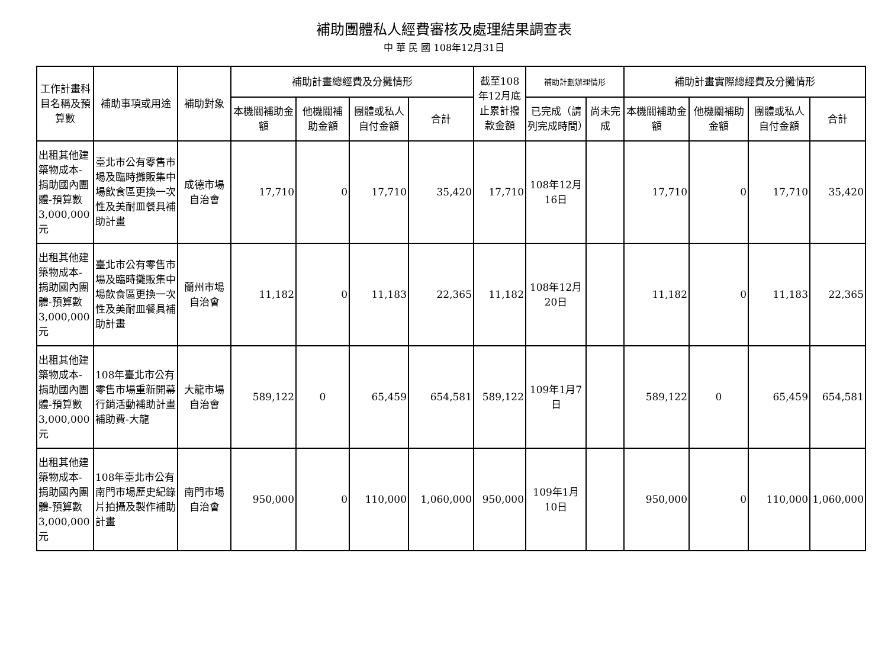補助團體私人經費審核及處理結果調查表
中 華 民 國 108年12月31日
| 工作計畫科目名稱及預算數 | 補助事項或用途 | 補助對象 | 補助計畫總經費及分攤情形 | | | | 截至108年12月底止累計撥款金額 | 補助計劃辦理情形 | | 補助計畫實際總經費及分攤情形 | | | |
| --- | --- | --- | --- | --- | --- | --- | --- | --- | --- | --- | --- | --- | --- |
| | | | 本機關補助金額 | 他機關補助金額 | 團體或私人自付金額 | 合計 | | 已完成（請列完成時間） | 尚未完成 | 本機關補助金額 | 他機關補助金額 | 團體或私人自付金額 | 合計 |
| 出租其他建築物成本-捐助國內團體-預算數3,000,000元 | 臺北市公有零售市場及臨時攤販集中場飲食區更換一次性及美耐皿餐具補助計畫 | 成德市場自治會 | 17,710 | 0 | 17,710 | 35,420 | 17,710 | 108年12月16日 | | 17,710 | 0 | 17,710 | 35,420 |
| 出租其他建築物成本-捐助國內團體-預算數3,000,000元 | 臺北市公有零售市場及臨時攤販集中場飲食區更換一次性及美耐皿餐具補助計畫 | 蘭州市場自治會 | 11,182 | 0 | 11,183 | 22,365 | 11,182 | 108年12月20日 | | 11,182 | 0 | 11,183 | 22,365 |
| 出租其他建築物成本-捐助國內團體-預算數3,000,000元 | 108年臺北市公有零售市場重新開幕行銷活動補助計畫補助費-大龍 | 大龍市場自治會 | 589,122 | 0 | 65,459 | 654,581 | 589,122 | 109年1月7日 | | 589,122 | 0 | 65,459 | 654,581 |
| 出租其他建築物成本-捐助國內團體-預算數3,000,000元 | 108年臺北市公有南門市場歷史紀錄片拍攝及製作補助計畫 | 南門市場自治會 | 950,000 | 0 | 110,000 | 1,060,000 | 950,000 | 109年1月10日 | | 950,000 | 0 | 110,000 | 1,060,000 |